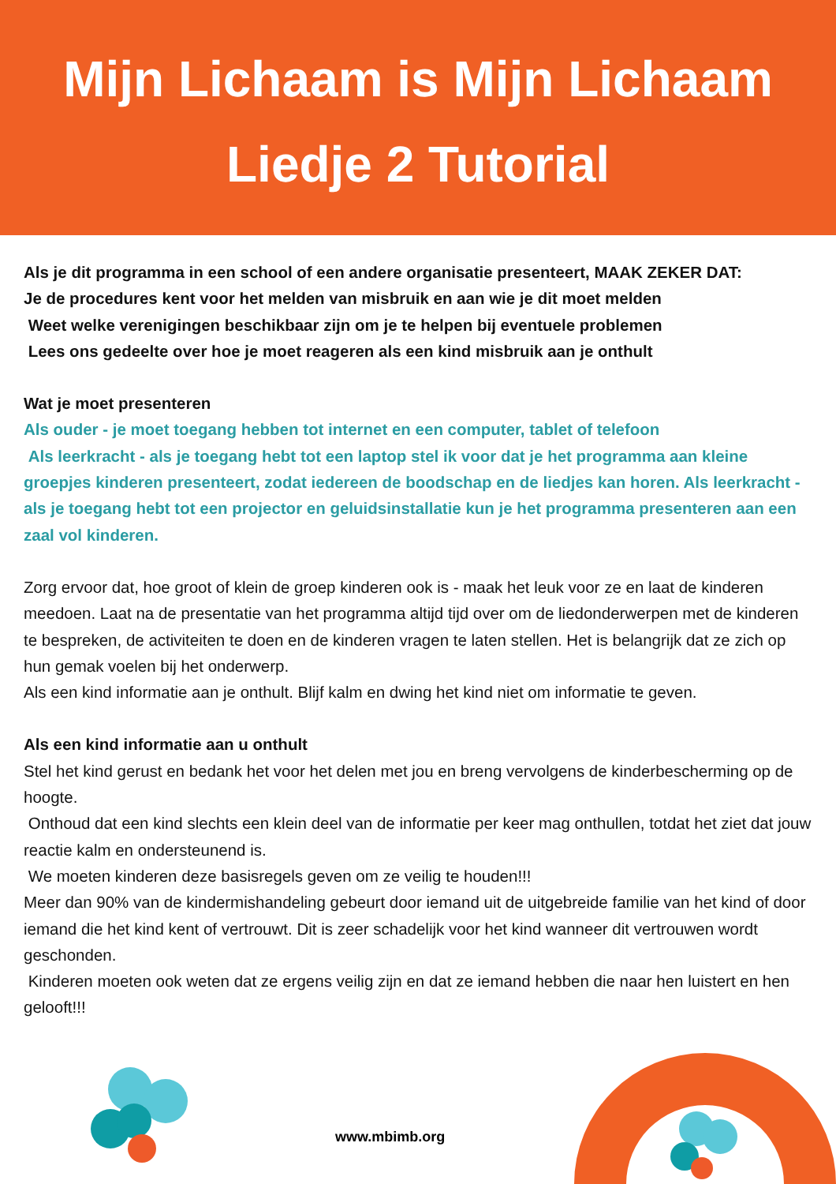Mijn Lichaam is Mijn Lichaam
Liedje 2 Tutorial
Als je dit programma in een school of een andere organisatie presenteert, MAAK ZEKER DAT:
Je de procedures kent voor het melden van misbruik en aan wie je dit moet melden
Weet welke verenigingen beschikbaar zijn om je te helpen bij eventuele problemen
Lees ons gedeelte over hoe je moet reageren als een kind misbruik aan je onthult
Wat je moet presenteren
Als ouder - je moet toegang hebben tot internet en een computer, tablet of telefoon
Als leerkracht - als je toegang hebt tot een laptop stel ik voor dat je het programma aan kleine groepjes kinderen presenteert, zodat iedereen de boodschap en de liedjes kan horen. Als leerkracht - als je toegang hebt tot een projector en geluidsinstallatie kun je het programma presenteren aan een zaal vol kinderen.
Zorg ervoor dat, hoe groot of klein de groep kinderen ook is - maak het leuk voor ze en laat de kinderen meedoen. Laat na de presentatie van het programma altijd tijd over om de liedonderwerpen met de kinderen te bespreken, de activiteiten te doen en de kinderen vragen te laten stellen. Het is belangrijk dat ze zich op hun gemak voelen bij het onderwerp.
Als een kind informatie aan je onthult. Blijf kalm en dwing het kind niet om informatie te geven.
Als een kind informatie aan u onthult
Stel het kind gerust en bedank het voor het delen met jou en breng vervolgens de kinderbescherming op de hoogte.
Onthoud dat een kind slechts een klein deel van de informatie per keer mag onthullen, totdat het ziet dat jouw reactie kalm en ondersteunend is.
We moeten kinderen deze basisregels geven om ze veilig te houden!!!
Meer dan 90% van de kindermishandeling gebeurt door iemand uit de uitgebreide familie van het kind of door iemand die het kind kent of vertrouwt. Dit is zeer schadelijk voor het kind wanneer dit vertrouwen wordt geschonden.
Kinderen moeten ook weten dat ze ergens veilig zijn en dat ze iemand hebben die naar hen luistert en hen gelooft!!!
www.mbimb.org